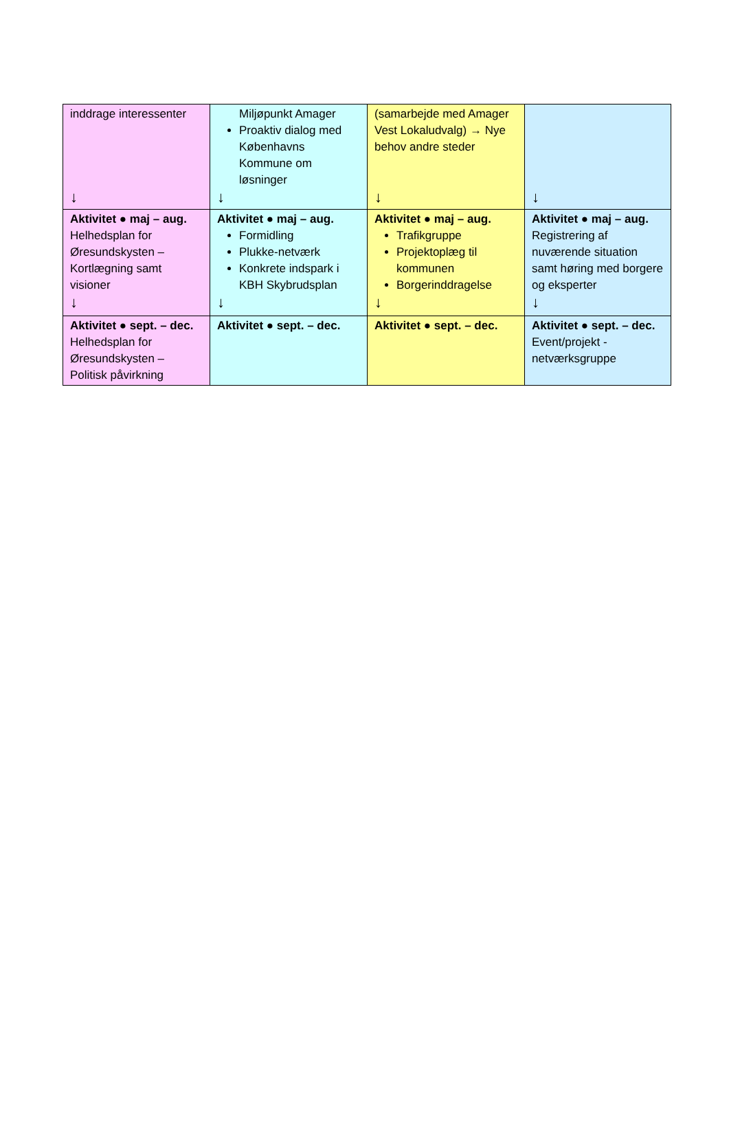| inddrage interessenter ↓ | Miljøpunkt Amager Proaktiv dialog med Københavns Kommune om løsninger ↓ | (samarbejde med Amager Vest Lokaludvalg) → Nye behov andre steder ↓ | ↓ |
| Aktivitet ● maj – aug. Helhedsplan for Øresundskysten – Kortlægning samt visioner ↓ | Aktivitet ● maj – aug. Formidling Plukke-netværk Konkrete indspark i KBH Skybrudsplan ↓ | Aktivitet ● maj – aug. Trafikgruppe Projektoplæg til kommunen Borgerinddragelse ↓ | Aktivitet ● maj – aug. Registrering af nuværende situation samt høring med borgere og eksperter ↓ |
| Aktivitet ● sept. – dec. Helhedsplan for Øresundskysten – Politisk påvirkning | Aktivitet ● sept. – dec. | Aktivitet ● sept. – dec. | Aktivitet ● sept. – dec. Event/projekt - netværksgruppe |